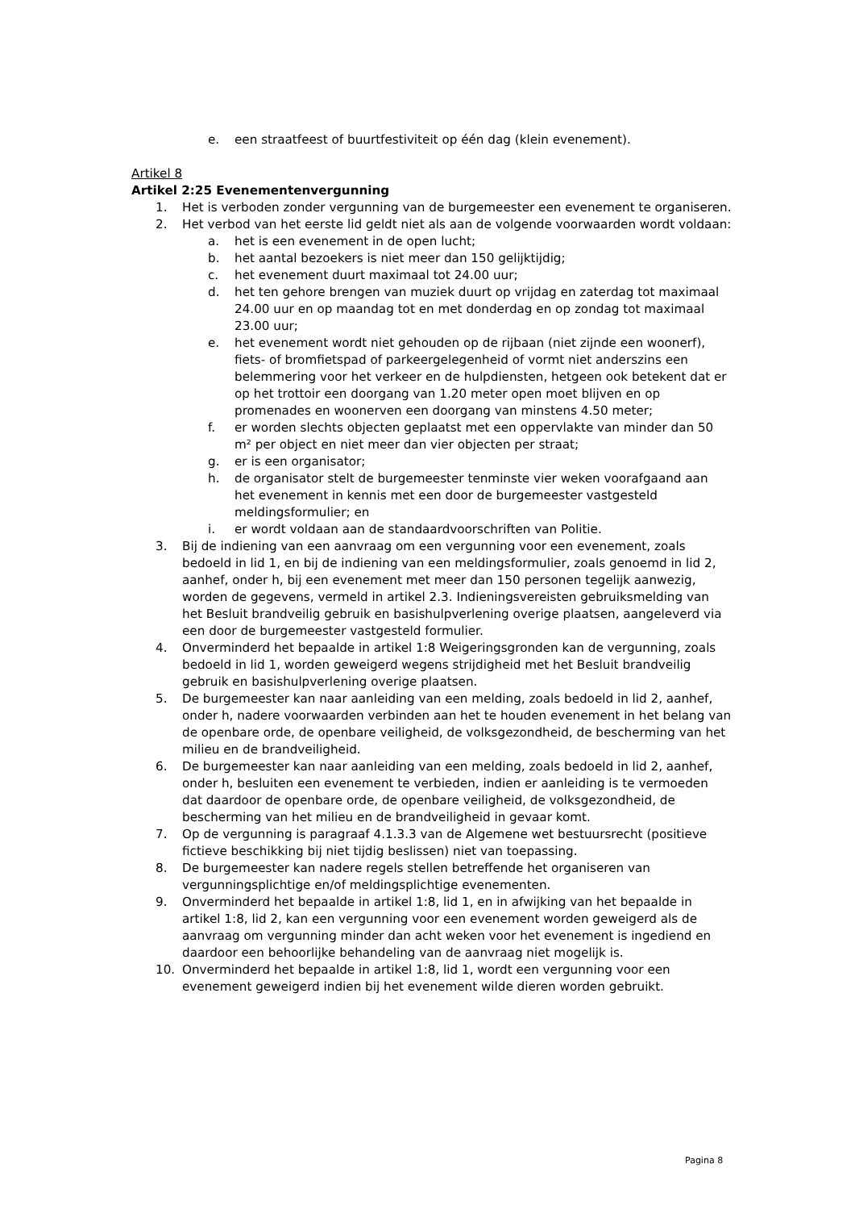e. een straatfeest of buurtfestiviteit op één dag (klein evenement).
Artikel 8
Artikel 2:25 Evenementenvergunning
1. Het is verboden zonder vergunning van de burgemeester een evenement te organiseren.
2. Het verbod van het eerste lid geldt niet als aan de volgende voorwaarden wordt voldaan:
a. het is een evenement in de open lucht;
b. het aantal bezoekers is niet meer dan 150 gelijktijdig;
c. het evenement duurt maximaal tot 24.00 uur;
d. het ten gehore brengen van muziek duurt op vrijdag en zaterdag tot maximaal 24.00 uur en op maandag tot en met donderdag en op zondag tot maximaal 23.00 uur;
e. het evenement wordt niet gehouden op de rijbaan (niet zijnde een woonerf), fiets- of bromfietspad of parkeergelegenheid of vormt niet anderszins een belemmering voor het verkeer en de hulpdiensten, hetgeen ook betekent dat er op het trottoir een doorgang van 1.20 meter open moet blijven en op promenades en woonerven een doorgang van minstens 4.50 meter;
f. er worden slechts objecten geplaatst met een oppervlakte van minder dan 50 m² per object en niet meer dan vier objecten per straat;
g. er is een organisator;
h. de organisator stelt de burgemeester tenminste vier weken voorafgaand aan het evenement in kennis met een door de burgemeester vastgesteld meldingsformulier; en
i. er wordt voldaan aan de standaardvoorschriften van Politie.
3. Bij de indiening van een aanvraag om een vergunning voor een evenement, zoals bedoeld in lid 1, en bij de indiening van een meldingsformulier, zoals genoemd in lid 2, aanhef, onder h, bij een evenement met meer dan 150 personen tegelijk aanwezig, worden de gegevens, vermeld in artikel 2.3. Indieningsvereisten gebruiksmelding van het Besluit brandveilig gebruik en basishulpverlening overige plaatsen, aangeleverd via een door de burgemeester vastgesteld formulier.
4. Onverminderd het bepaalde in artikel 1:8 Weigeringsgronden kan de vergunning, zoals bedoeld in lid 1, worden geweigerd wegens strijdigheid met het Besluit brandveilig gebruik en basishulpverlening overige plaatsen.
5. De burgemeester kan naar aanleiding van een melding, zoals bedoeld in lid 2, aanhef, onder h, nadere voorwaarden verbinden aan het te houden evenement in het belang van de openbare orde, de openbare veiligheid, de volksgezondheid, de bescherming van het milieu en de brandveiligheid.
6. De burgemeester kan naar aanleiding van een melding, zoals bedoeld in lid 2, aanhef, onder h, besluiten een evenement te verbieden, indien er aanleiding is te vermoeden dat daardoor de openbare orde, de openbare veiligheid, de volksgezondheid, de bescherming van het milieu en de brandveiligheid in gevaar komt.
7. Op de vergunning is paragraaf 4.1.3.3 van de Algemene wet bestuursrecht (positieve fictieve beschikking bij niet tijdig beslissen) niet van toepassing.
8. De burgemeester kan nadere regels stellen betreffende het organiseren van vergunningsplichtige en/of meldingsplichtige evenementen.
9. Onverminderd het bepaalde in artikel 1:8, lid 1, en in afwijking van het bepaalde in artikel 1:8, lid 2, kan een vergunning voor een evenement worden geweigerd als de aanvraag om vergunning minder dan acht weken voor het evenement is ingediend en daardoor een behoorlijke behandeling van de aanvraag niet mogelijk is.
10. Onverminderd het bepaalde in artikel 1:8, lid 1, wordt een vergunning voor een evenement geweigerd indien bij het evenement wilde dieren worden gebruikt.
Pagina 8